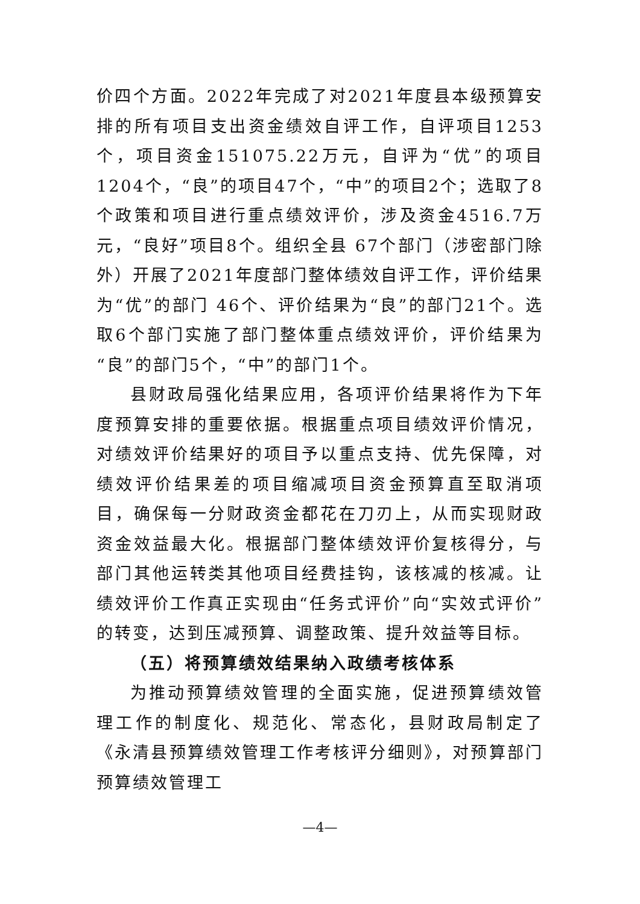价四个方面。2022年完成了对2021年度县本级预算安排的所有项目支出资金绩效自评工作，自评项目1253个，项目资金151075.22万元，自评为“优”的项目1204个，“良”的项目47个，“中”的项目2个；选取了8个政策和项目进行重点绩效评价，涉及资金4516.7万元，“良好”项目8个。组织全县 67个部门（涉密部门除外）开展了2021年度部门整体绩效自评工作，评价结果为“优”的部门 46个、评价结果为“良”的部门21个。选取6个部门实施了部门整体重点绩效评价，评价结果为“良”的部门5个，“中”的部门1个。
县财政局强化结果应用，各项评价结果将作为下年度预算安排的重要依据。根据重点项目绩效评价情况，对绩效评价结果好的项目予以重点支持、优先保障，对绩效评价结果差的项目缩减项目资金预算直至取消项目，确保每一分财政资金都花在刀刃上，从而实现财政资金效益最大化。根据部门整体绩效评价复核得分，与部门其他运转类其他项目经费挂钩，该核减的核减。让绩效评价工作真正实现由“任务式评价”向“实效式评价”的转变，达到压减预算、调整政策、提升效益等目标。
（五）将预算绩效结果纳入政绩考核体系
为推动预算绩效管理的全面实施，促进预算绩效管理工作的制度化、规范化、常态化，县财政局制定了《永清县预算绩效管理工作考核评分细则》，对预算部门预算绩效管理工
—4—